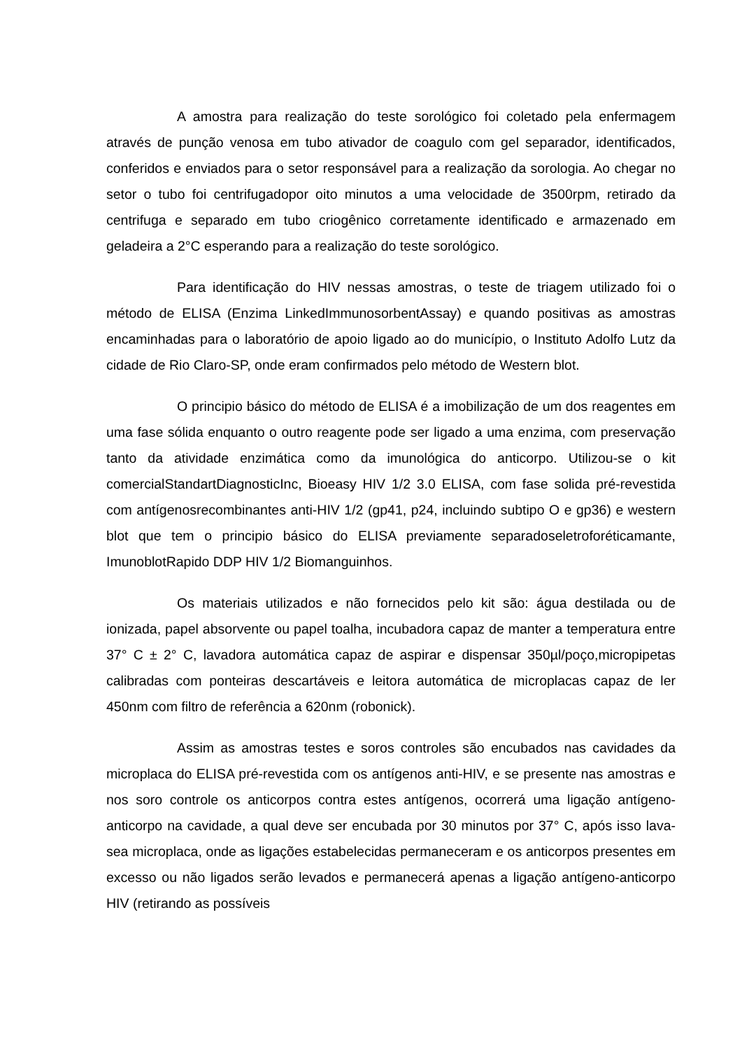A amostra para realização do teste sorológico foi coletado pela enfermagem através de punção venosa em tubo ativador de coagulo com gel separador, identificados, conferidos e enviados para o setor responsável para a realização da sorologia. Ao chegar no setor o tubo foi centrifugadopor oito minutos a uma velocidade de 3500rpm, retirado da centrifuga e separado em tubo criogênico corretamente identificado e armazenado em geladeira a 2°C esperando para a realização do teste sorológico.
Para identificação do HIV nessas amostras, o teste de triagem utilizado foi o método de ELISA (Enzima LinkedImmunosorbentAssay) e quando positivas as amostras encaminhadas para o laboratório de apoio ligado ao do município, o Instituto Adolfo Lutz da cidade de Rio Claro-SP, onde eram confirmados pelo método de Western blot.
O principio básico do método de ELISA é a imobilização de um dos reagentes em uma fase sólida enquanto o outro reagente pode ser ligado a uma enzima, com preservação tanto da atividade enzimática como da imunológica do anticorpo. Utilizou-se o kit comercialStandartDiagnosticInc, Bioeasy HIV 1/2 3.0 ELISA, com fase solida pré-revestida com antígenosrecombinantes anti-HIV 1/2 (gp41, p24, incluindo subtipo O e gp36) e western blot que tem o principio básico do ELISA previamente separadoseletroforéticamante, ImunoblotRapido DDP HIV 1/2 Biomanguinhos.
Os materiais utilizados e não fornecidos pelo kit são: água destilada ou de ionizada, papel absorvente ou papel toalha, incubadora capaz de manter a temperatura entre 37° C ± 2° C, lavadora automática capaz de aspirar e dispensar 350µl/poço,micropipetas calibradas com ponteiras descartáveis e leitora automática de microplacas capaz de ler 450nm com filtro de referência a 620nm (robonick).
Assim as amostras testes e soros controles são encubados nas cavidades da microplaca do ELISA pré-revestida com os antígenos anti-HIV, e se presente nas amostras e nos soro controle os anticorpos contra estes antígenos, ocorrerá uma ligação antígeno-anticorpo na cavidade, a qual deve ser encubada por 30 minutos por 37° C, após isso lava-sea microplaca, onde as ligações estabelecidas permaneceram e os anticorpos presentes em excesso ou não ligados serão levados e permanecerá apenas a ligação antígeno-anticorpo HIV (retirando as possíveis